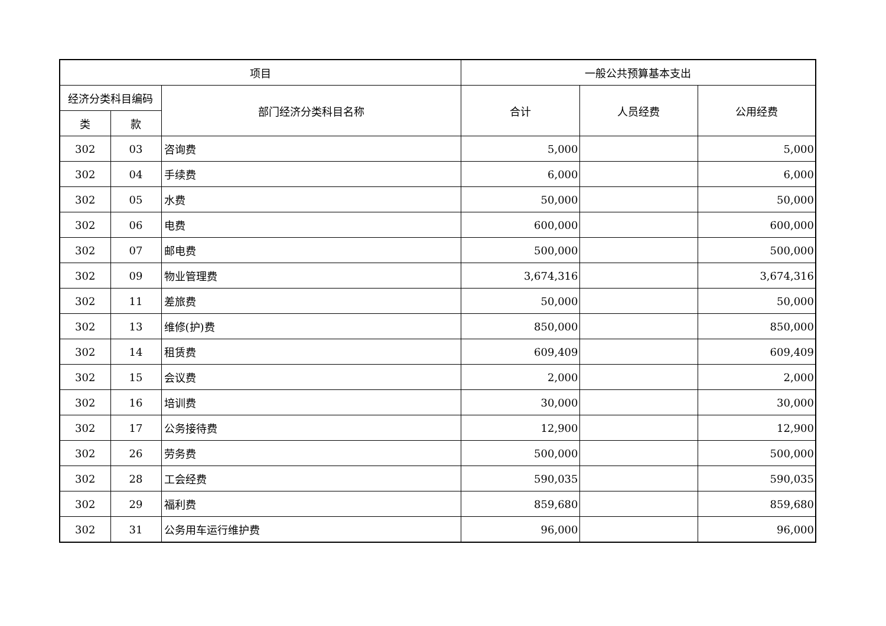| 项目 | | | 一般公共预算基本支出 | | |
| --- | --- | --- | --- | --- | --- |
| 经济分类科目编码 | | 部门经济分类科目名称 | 合计 | 人员经费 | 公用经费 |
| 类 | 款 | | | | |
| 302 | 03 | 咨询费 | 5,000 | | 5,000 |
| 302 | 04 | 手续费 | 6,000 | | 6,000 |
| 302 | 05 | 水费 | 50,000 | | 50,000 |
| 302 | 06 | 电费 | 600,000 | | 600,000 |
| 302 | 07 | 邮电费 | 500,000 | | 500,000 |
| 302 | 09 | 物业管理费 | 3,674,316 | | 3,674,316 |
| 302 | 11 | 差旅费 | 50,000 | | 50,000 |
| 302 | 13 | 维修(护)费 | 850,000 | | 850,000 |
| 302 | 14 | 租赁费 | 609,409 | | 609,409 |
| 302 | 15 | 会议费 | 2,000 | | 2,000 |
| 302 | 16 | 培训费 | 30,000 | | 30,000 |
| 302 | 17 | 公务接待费 | 12,900 | | 12,900 |
| 302 | 26 | 劳务费 | 500,000 | | 500,000 |
| 302 | 28 | 工会经费 | 590,035 | | 590,035 |
| 302 | 29 | 福利费 | 859,680 | | 859,680 |
| 302 | 31 | 公务用车运行维护费 | 96,000 | | 96,000 |